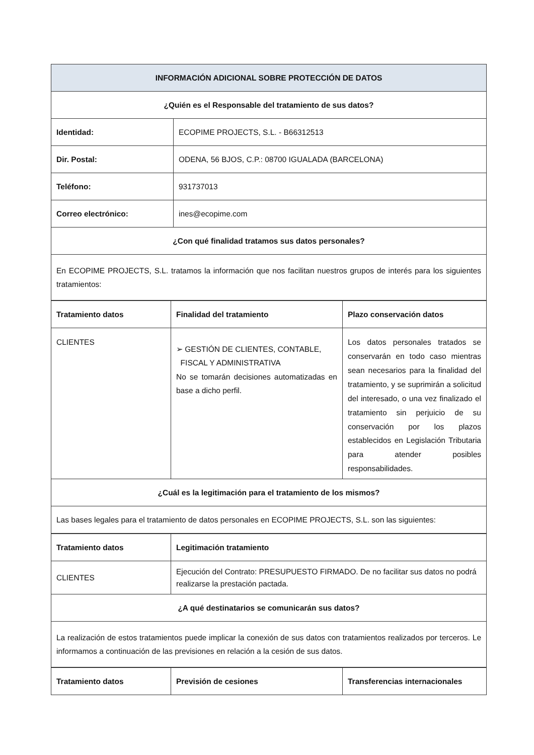| INFORMACIÓN ADICIONAL SOBRE PROTECCIÓN DE DATOS | |
| --- | --- |
| ¿Quién es el Responsable del tratamiento de sus datos? | |
| Identidad: | ECOPIME PROJECTS, S.L. - B66312513 |
| Dir. Postal: | ODENA, 56 BJOS, C.P.: 08700 IGUALADA (BARCELONA) |
| Teléfono: | 931737013 |
| Correo electrónico: | ines@ecopime.com |
| ¿Con qué finalidad tratamos sus datos personales? | |
| En ECOPIME PROJECTS, S.L. tratamos la información que nos facilitan nuestros grupos de interés para los siguientes tratamientos: | |
| Tratamiento datos | Finalidad del tratamiento | Plazo conservación datos |
| --- | --- | --- |
| CLIENTES | ➢ GESTIÓN DE CLIENTES, CONTABLE, FISCAL Y ADMINISTRATIVA No se tomarán decisiones automatizadas en base a dicho perfil. | Los datos personales tratados se conservarán en todo caso mientras sean necesarios para la finalidad del tratamiento, y se suprimirán a solicitud del interesado, o una vez finalizado el tratamiento sin perjuicio de su conservación por los plazos establecidos en Legislación Tributaria para atender posibles responsabilidades. |
| ¿Cuál es la legitimación para el tratamiento de los mismos? | | |
| Las bases legales para el tratamiento de datos personales en ECOPIME PROJECTS, S.L. son las siguientes: | | |
| Tratamiento datos | Legitimación tratamiento |
| --- | --- |
| CLIENTES | Ejecución del Contrato: PRESUPUESTO FIRMADO. De no facilitar sus datos no podrá realizarse la prestación pactada. |
| ¿A qué destinatarios se comunicarán sus datos? | |
| La realización de estos tratamientos puede implicar la conexión de sus datos con tratamientos realizados por terceros. Le informamos a continuación de las previsiones en relación a la cesión de sus datos. | |
| Tratamiento datos | Previsión de cesiones | Transferencias internacionales |
| --- | --- | --- |